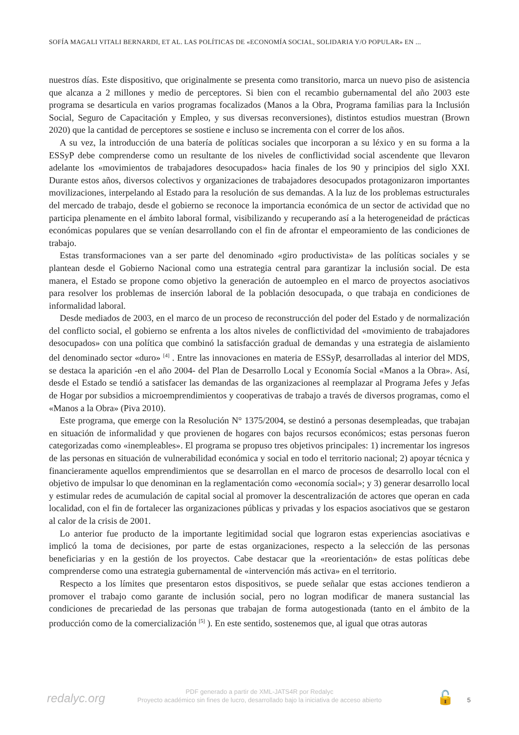SOFÍA MAGALI VITALI BERNARDI, ET AL. LAS POLÍTICAS DE «ECONOMÍA SOCIAL, SOLIDARIA Y/O POPULAR» EN ...
nuestros días. Este dispositivo, que originalmente se presenta como transitorio, marca un nuevo piso de asistencia que alcanza a 2 millones y medio de perceptores. Si bien con el recambio gubernamental del año 2003 este programa se desarticula en varios programas focalizados (Manos a la Obra, Programa familias para la Inclusión Social, Seguro de Capacitación y Empleo, y sus diversas reconversiones), distintos estudios muestran (Brown 2020) que la cantidad de perceptores se sostiene e incluso se incrementa con el correr de los años.
A su vez, la introducción de una batería de políticas sociales que incorporan a su léxico y en su forma a la ESSyP debe comprenderse como un resultante de los niveles de conflictividad social ascendente que llevaron adelante los «movimientos de trabajadores desocupados» hacia finales de los 90 y principios del siglo XXI. Durante estos años, diversos colectivos y organizaciones de trabajadores desocupados protagonizaron importantes movilizaciones, interpelando al Estado para la resolución de sus demandas. A la luz de los problemas estructurales del mercado de trabajo, desde el gobierno se reconoce la importancia económica de un sector de actividad que no participa plenamente en el ámbito laboral formal, visibilizando y recuperando así a la heterogeneidad de prácticas económicas populares que se venían desarrollando con el fin de afrontar el empeoramiento de las condiciones de trabajo.
Estas transformaciones van a ser parte del denominado «giro productivista» de las políticas sociales y se plantean desde el Gobierno Nacional como una estrategia central para garantizar la inclusión social. De esta manera, el Estado se propone como objetivo la generación de autoempleo en el marco de proyectos asociativos para resolver los problemas de inserción laboral de la población desocupada, o que trabaja en condiciones de informalidad laboral.
Desde mediados de 2003, en el marco de un proceso de reconstrucción del poder del Estado y de normalización del conflicto social, el gobierno se enfrenta a los altos niveles de conflictividad del «movimiento de trabajadores desocupados» con una política que combinó la satisfacción gradual de demandas y una estrategia de aislamiento del denominado sector «duro» <sup>[4]</sup> . Entre las innovaciones en materia de ESSyP, desarrolladas al interior del MDS, se destaca la aparición -en el año 2004- del Plan de Desarrollo Local y Economía Social «Manos a la Obra». Así, desde el Estado se tendió a satisfacer las demandas de las organizaciones al reemplazar al Programa Jefes y Jefas de Hogar por subsidios a microemprendimientos y cooperativas de trabajo a través de diversos programas, como el «Manos a la Obra» (Piva 2010).
Este programa, que emerge con la Resolución N° 1375/2004, se destinó a personas desempleadas, que trabajan en situación de informalidad y que provienen de hogares con bajos recursos económicos; estas personas fueron categorizadas como «inempleables». El programa se propuso tres objetivos principales: 1) incrementar los ingresos de las personas en situación de vulnerabilidad económica y social en todo el territorio nacional; 2) apoyar técnica y financieramente aquellos emprendimientos que se desarrollan en el marco de procesos de desarrollo local con el objetivo de impulsar lo que denominan en la reglamentación como «economía social»; y 3) generar desarrollo local y estimular redes de acumulación de capital social al promover la descentralización de actores que operan en cada localidad, con el fin de fortalecer las organizaciones públicas y privadas y los espacios asociativos que se gestaron al calor de la crisis de 2001.
Lo anterior fue producto de la importante legitimidad social que lograron estas experiencias asociativas e implicó la toma de decisiones, por parte de estas organizaciones, respecto a la selección de las personas beneficiarias y en la gestión de los proyectos. Cabe destacar que la «reorientación» de estas políticas debe comprenderse como una estrategia gubernamental de «intervención más activa» en el territorio.
Respecto a los límites que presentaron estos dispositivos, se puede señalar que estas acciones tendieron a promover el trabajo como garante de inclusión social, pero no logran modificar de manera sustancial las condiciones de precariedad de las personas que trabajan de forma autogestionada (tanto en el ámbito de la producción como de la comercialización <sup>[5]</sup> ). En este sentido, sostenemos que, al igual que otras autoras
redalyc.org
PDF generado a partir de XML-JATS4R por Redalyc
Proyecto académico sin fines de lucro, desarrollado bajo la iniciativa de acceso abierto
🔓 5